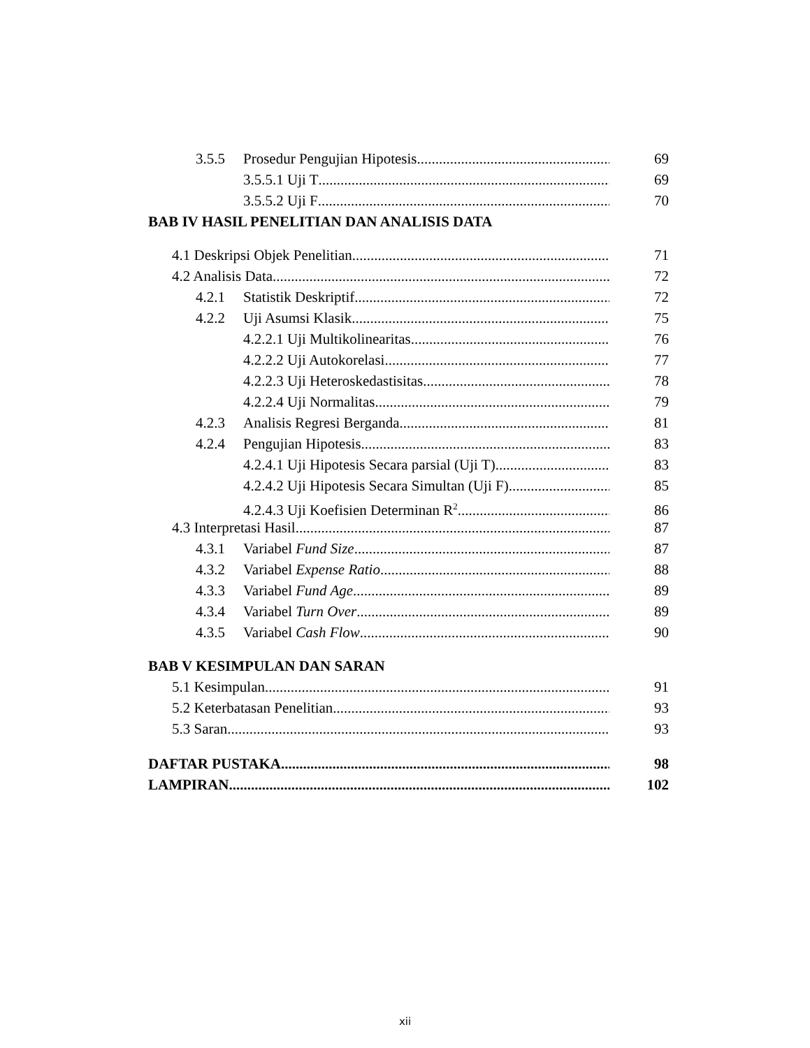3.5.5 Prosedur Pengujian Hipotesis 69
3.5.5.1 Uji T 69
3.5.5.2 Uji F 70
BAB IV HASIL PENELITIAN DAN ANALISIS DATA
4.1 Deskripsi Objek Penelitian 71
4.2 Analisis Data 72
4.2.1 Statistik Deskriptif 72
4.2.2 Uji Asumsi Klasik 75
4.2.2.1 Uji Multikolinearitas 76
4.2.2.2 Uji Autokorelasi 77
4.2.2.3 Uji Heteroskedastisitas 78
4.2.2.4 Uji Normalitas 79
4.2.3 Analisis Regresi Berganda 81
4.2.4 Pengujian Hipotesis 83
4.2.4.1 Uji Hipotesis Secara parsial (Uji T) 83
4.2.4.2 Uji Hipotesis Secara Simultan (Uji F) 85
4.2.4.3 Uji Koefisien Determinan R<sup>2</sup> 86
4.3 Interpretasi Hasil 87
4.3.1 Variabel Fund Size 87
4.3.2 Variabel Expense Ratio 88
4.3.3 Variabel Fund Age 89
4.3.4 Variabel Turn Over 89
4.3.5 Variabel Cash Flow 90
BAB V KESIMPULAN DAN SARAN
5.1 Kesimpulan 91
5.2 Keterbatasan Penelitian 93
5.3 Saran 93
DAFTAR PUSTAKA 98
LAMPIRAN 102
xii